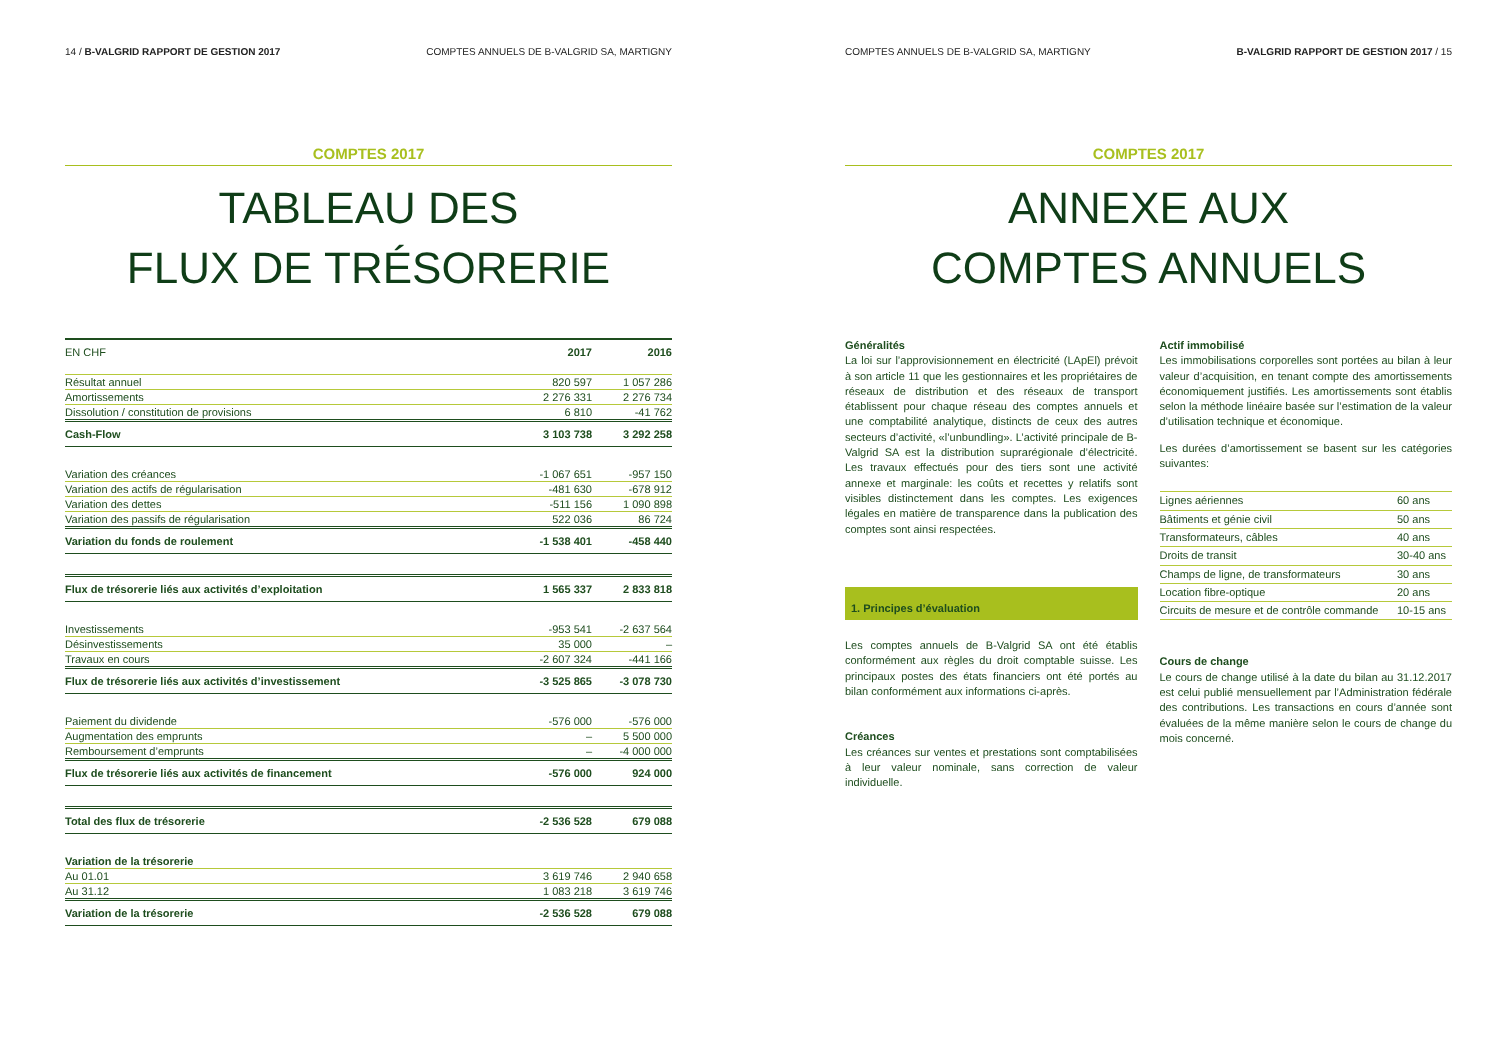14 / B-VALGRID RAPPORT DE GESTION 2017 COMPTES ANNUELS DE B-VALGRID SA, MARTIGNY
COMPTES 2017
TABLEAU DES
FLUX DE TRÉSORERIE
| EN CHF | 2017 | 2016 |
| --- | --- | --- |
| Résultat annuel | 820 597 | 1 057 286 |
| Amortissements | 2 276 331 | 2 276 734 |
| Dissolution / constitution de provisions | 6 810 | -41 762 |
| Cash-Flow | 3 103 738 | 3 292 258 |
| Variation des créances | -1 067 651 | -957 150 |
| Variation des actifs de régularisation | -481 630 | -678 912 |
| Variation des dettes | -511 156 | 1 090 898 |
| Variation des passifs de régularisation | 522 036 | 86 724 |
| Variation du fonds de roulement | -1 538 401 | -458 440 |
| Flux de trésorerie liés aux activités d’exploitation | 1 565 337 | 2 833 818 |
| Investissements | -953 541 | -2 637 564 |
| Désinvestissements | 35 000 | – |
| Travaux en cours | -2 607 324 | -441 166 |
| Flux de trésorerie liés aux activités d’investissement | -3 525 865 | -3 078 730 |
| Paiement du dividende | -576 000 | -576 000 |
| Augmentation des emprunts | – | 5 500 000 |
| Remboursement d’emprunts | – | -4 000 000 |
| Flux de trésorerie liés aux activités de financement | -576 000 | 924 000 |
| Total des flux de trésorerie | -2 536 528 | 679 088 |
| Variation de la trésorerie | | |
| Au 01.01 | 3 619 746 | 2 940 658 |
| Au 31.12 | 1 083 218 | 3 619 746 |
| Variation de la trésorerie | -2 536 528 | 679 088 |
COMPTES ANNUELS DE B-VALGRID SA, MARTIGNY B-VALGRID RAPPORT DE GESTION 2017 / 15
COMPTES 2017
ANNEXE AUX
COMPTES ANNUELS
Généralités
La loi sur l’approvisionnement en électricité (LApEl) prévoit à son article 11 que les gestionnaires et les propriétaires de réseaux de distribution et des réseaux de transport établissent pour chaque réseau des comptes annuels et une comptabilité analytique, distincts de ceux des autres secteurs d’activité, «l’unbundling». L’activité principale de B-Valgrid SA est la distribution suprarégionale d’électricité. Les travaux effectués pour des tiers sont une activité annexe et marginale: les coûts et recettes y relatifs sont visibles distinctement dans les comptes. Les exigences légales en matière de transparence dans la publication des comptes sont ainsi respectées.
1. Principes d’évaluation
Les comptes annuels de B-Valgrid SA ont été établis conformément aux règles du droit comptable suisse. Les principaux postes des états financiers ont été portés au bilan conformément aux informations ci-après.
Créances
Les créances sur ventes et prestations sont comptabilisées à leur valeur nominale, sans correction de valeur individuelle.
Actif immobilisé
Les immobilisations corporelles sont portées au bilan à leur valeur d’acquisition, en tenant compte des amortissements économiquement justifiés. Les amortissements sont établis selon la méthode linéaire basée sur l’estimation de la valeur d’utilisation technique et économique.
Les durées d’amortissement se basent sur les catégories suivantes:
| Lignes aériennes | 60 ans |
| Bâtiments et génie civil | 50 ans |
| Transformateurs, câbles | 40 ans |
| Droits de transit | 30-40 ans |
| Champs de ligne, de transformateurs | 30 ans |
| Location fibre-optique | 20 ans |
| Circuits de mesure et de contrôle commande | 10-15 ans |
Cours de change
Le cours de change utilisé à la date du bilan au 31.12.2017 est celui publié mensuellement par l’Administration fédérale des contributions. Les transactions en cours d’année sont évaluées de la même manière selon le cours de change du mois concerné.